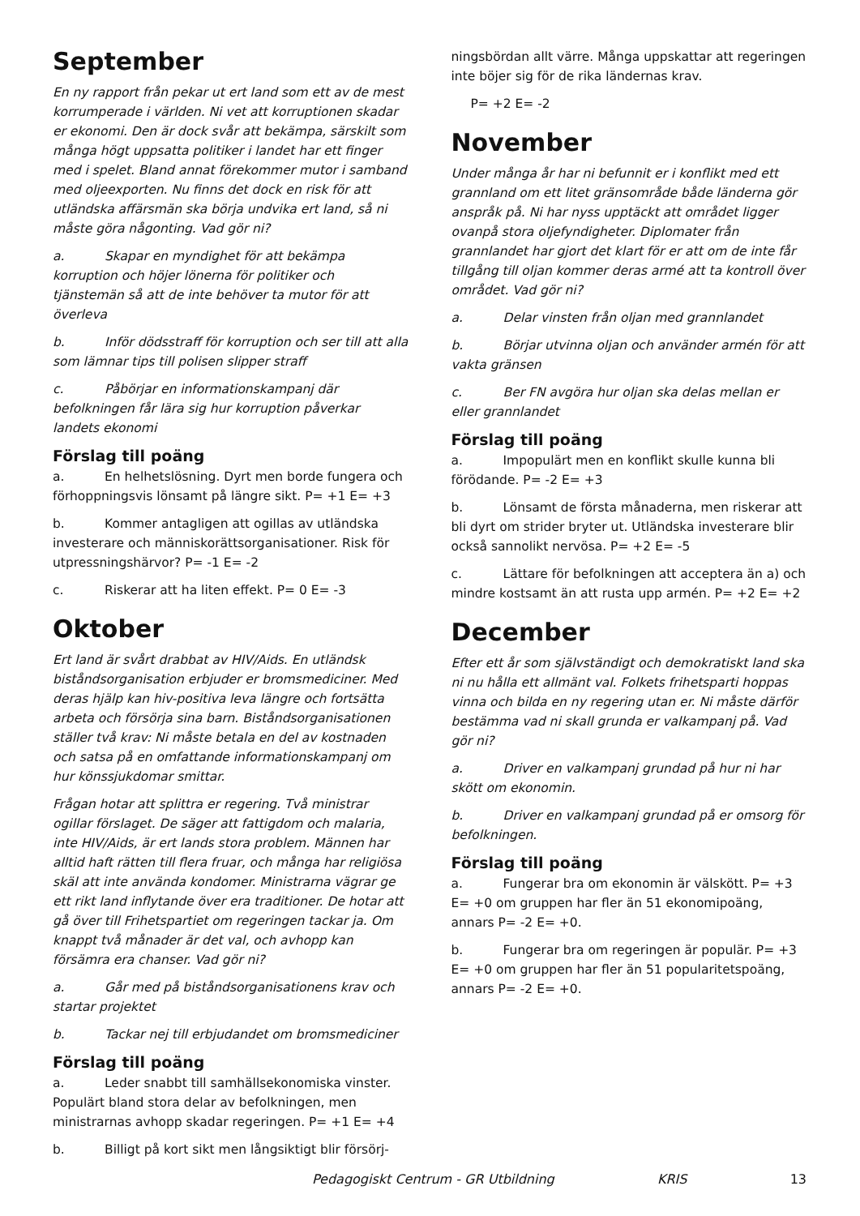September
En ny rapport från pekar ut ert land som ett av de mest korrumperade i världen. Ni vet att korruptionen skadar er ekonomi. Den är dock svår att bekämpa, särskilt som många högt uppsatta politiker i landet har ett finger med i spelet. Bland annat förekommer mutor i samband med oljeexporten. Nu finns det dock en risk för att utländska affärsmän ska börja undvika ert land, så ni måste göra någonting. Vad gör ni?
a. Skapar en myndighet för att bekämpa korruption och höjer lönerna för politiker och tjänstemän så att de inte behöver ta mutor för att överleva
b. Inför dödsstraff för korruption och ser till att alla som lämnar tips till polisen slipper straff
c. Påbörjar en informationskampanj där befolkningen får lära sig hur korruption påverkar landets ekonomi
Förslag till poäng
a. En helhetslösning. Dyrt men borde fungera och förhoppningsvis lönsamt på längre sikt. P= +1 E= +3
b. Kommer antagligen att ogillas av utländska investerare och människorättsorganisationer. Risk för utpressningshärvor? P= -1 E= -2
c. Riskerar att ha liten effekt. P= 0 E= -3
Oktober
Ert land är svårt drabbat av HIV/Aids. En utländsk biståndsorganisation erbjuder er bromsmediciner. Med deras hjälp kan hiv-positiva leva längre och fortsätta arbeta och försörja sina barn. Biståndsorganisationen ställer två krav: Ni måste betala en del av kostnaden och satsa på en omfattande informationskampanj om hur könssjukdomar smittar.
Frågan hotar att splittra er regering. Två ministrar ogillar förslaget. De säger att fattigdom och malaria, inte HIV/Aids, är ert lands stora problem. Männen har alltid haft rätten till flera fruar, och många har religiösa skäl att inte använda kondomer. Ministrarna vägrar ge ett rikt land inflytande över era traditioner. De hotar att gå över till Frihetspartiet om regeringen tackar ja. Om knappt två månader är det val, och avhopp kan försämra era chanser. Vad gör ni?
a. Går med på biståndsorganisationens krav och startar projektet
b. Tackar nej till erbjudandet om bromsmediciner
Förslag till poäng
a. Leder snabbt till samhällsekonomiska vinster. Populärt bland stora delar av befolkningen, men ministrarnas avhopp skadar regeringen. P= +1 E= +4
b. Billigt på kort sikt men långsiktigt blir försörj-
ningsbördan allt värre. Många uppskattar att regeringen inte böjer sig för de rika ländernas krav.
P= +2 E= -2
November
Under många år har ni befunnit er i konflikt med ett grannland om ett litet gränsområde både länderna gör anspråk på. Ni har nyss upptäckt att området ligger ovanpå stora oljefyndigheter. Diplomater från grannlandet har gjort det klart för er att om de inte får tillgång till oljan kommer deras armé att ta kontroll över området. Vad gör ni?
a. Delar vinsten från oljan med grannlandet
b. Börjar utvinna oljan och använder armén för att vakta gränsen
c. Ber FN avgöra hur oljan ska delas mellan er eller grannlandet
Förslag till poäng
a. Impopulärt men en konflikt skulle kunna bli förödande. P= -2 E= +3
b. Lönsamt de första månaderna, men riskerar att bli dyrt om strider bryter ut. Utländska investerare blir också sannolikt nervösa. P= +2 E= -5
c. Lättare för befolkningen att acceptera än a) och mindre kostsamt än att rusta upp armén. P= +2 E= +2
December
Efter ett år som självständigt och demokratiskt land ska ni nu hålla ett allmänt val. Folkets frihetsparti hoppas vinna och bilda en ny regering utan er. Ni måste därför bestämma vad ni skall grunda er valkampanj på. Vad gör ni?
a. Driver en valkampanj grundad på hur ni har skött om ekonomin.
b. Driver en valkampanj grundad på er omsorg för befolkningen.
Förslag till poäng
a. Fungerar bra om ekonomin är välskött. P= +3 E= +0 om gruppen har fler än 51 ekonomipoäng, annars P= -2 E= +0.
b. Fungerar bra om regeringen är populär. P= +3 E= +0 om gruppen har fler än 51 popularitetspoäng, annars P= -2 E= +0.
Pedagogiskt Centrum - GR Utbildning KRIS 13